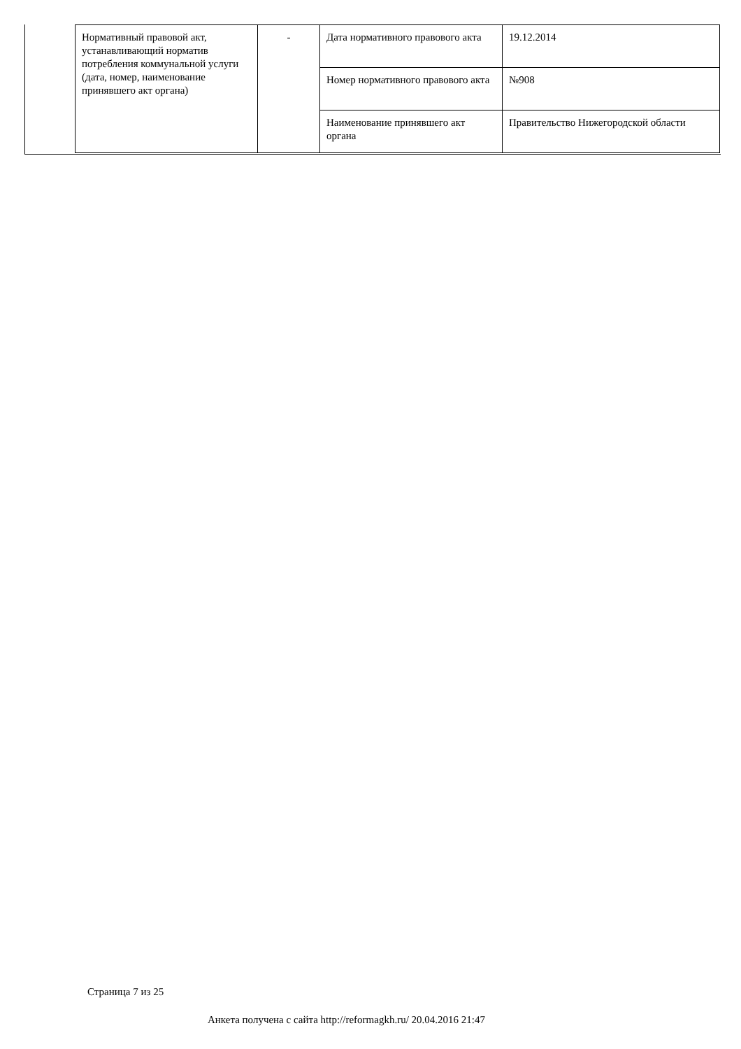| Нормативный правовой акт, устанавливающий норматив потребления коммунальной услуги (дата, номер, наименование принявшего акт органа) | - | Дата нормативного правового акта | 19.12.2014 |
| | | Номер нормативного правового акта | №908 |
| | | Наименование принявшего акт органа | Правительство Нижегородской области |
Страница 7 из 25
Анкета получена с сайта http://reformagkh.ru/ 20.04.2016 21:47